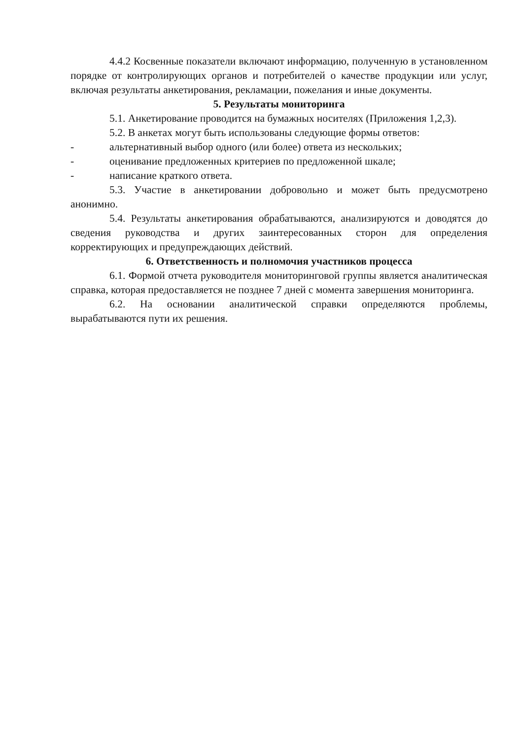4.4.2 Косвенные показатели включают информацию, полученную в установленном порядке от контролирующих органов и потребителей о качестве продукции или услуг, включая результаты анкетирования, рекламации, пожелания и иные документы.
5. Результаты мониторинга
5.1. Анкетирование проводится на бумажных носителях (Приложения 1,2,3).
5.2. В анкетах могут быть использованы следующие формы ответов:
- альтернативный выбор одного (или более) ответа из нескольких;
- оценивание предложенных критериев по предложенной шкале;
- написание краткого ответа.
5.3. Участие в анкетировании добровольно и может быть предусмотрено анонимно.
5.4. Результаты анкетирования обрабатываются, анализируются и доводятся до сведения руководства и других заинтересованных сторон для определения корректирующих и предупреждающих действий.
6. Ответственность и полномочия участников процесса
6.1. Формой отчета руководителя мониторинговой группы является аналитическая справка, которая предоставляется не позднее 7 дней с момента завершения мониторинга.
6.2. На основании аналитической справки определяются проблемы, вырабатываются пути их решения.